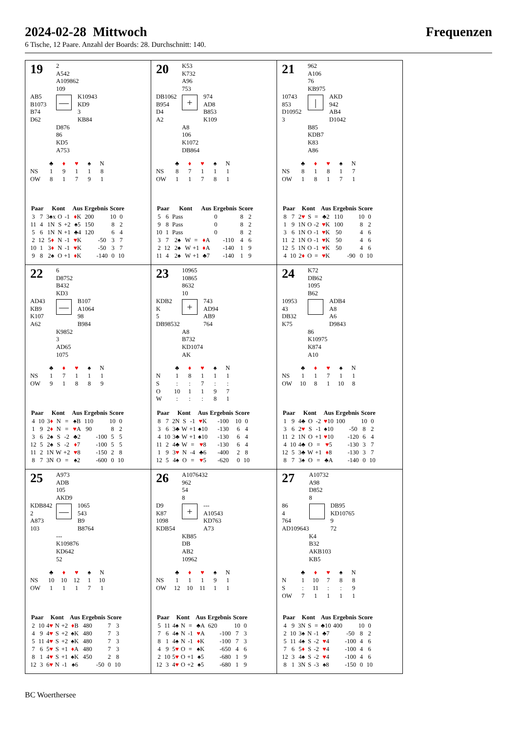2024-02-28 Mittwoch Frequenzen
6 Tische, 12 Paare. Anzahl der Boards: 28. Durchschnitt: 140.
| 19 | 2 A542 A109862 109 | |
| AB5 B1073 B74 D62 | — | K10943 KD9 3 KB84 |
| | D876 86 KD5 A753 | |
| | ♣ | ♦ | ♥ | ♠ | N |
| NS | 1 | 9 | 1 | 1 | 8 |
| OW | 8 | 1 | 7 | 9 | 1 |
| Paar | | Kont | | | Aus | Ergebnis | | Score | |
| --- | --- | --- | --- | --- | --- | --- | --- | --- | --- |
| 3 | 7 | 3♠x | O | -1 | ♦ K | 200 | | 10 | 0 |
| 11 | 4 | 1N | S | +2 | ♠5 | 150 | | 8 | 2 |
| 5 | 6 | 1N | N | +1 | ♣4 | 120 | | 6 | 4 |
| 2 | 12 | 5 ♦ | N | -1 | ♥ K | | -50 | 3 | 7 |
| 10 | 1 | 3 ♦ | N | -1 | ♥ K | | -50 | 3 | 7 |
| 9 | 8 | 2♠ | O | +1 | ♦ K | | -140 | 0 | 10 |
| 20 | K53 K732 A96 753 | |
| DB1062 B954 D4 A2 | + | 974 AD8 B853 K109 |
| | A8 106 K1072 DB864 | |
| | ♣ | ♦ | ♥ | ♠ | N |
| NS | 8 | 7 | 1 | 1 | 1 |
| OW | 1 | 1 | 7 | 8 | 1 |
| Paar | | Kont | | | Aus | Ergebnis | | Score | |
| --- | --- | --- | --- | --- | --- | --- | --- | --- | --- |
| 5 | 6 | Pass | | | | 0 | | 8 | 2 |
| 9 | 8 | Pass | | | | 0 | | 8 | 2 |
| 10 | 1 | Pass | | | | 0 | | 8 | 2 |
| 3 | 7 | 2♠ | W | = | ♦ A | | -110 | 4 | 6 |
| 2 | 12 | 2♠ | W | +1 | ♦ A | | -140 | 1 | 9 |
| 11 | 4 | 2♠ | W | +1 | ♣7 | | -140 | 1 | 9 |
| 21 | 962 A106 76 KB975 | |
| 10743 853 D10952 3 | / | AKD 942 AB4 D1042 |
| | B85 KDB7 K83 A86 | |
| | ♣ | ♦ | ♥ | ♠ | N |
| NS | 8 | 1 | 8 | 1 | 7 |
| OW | 1 | 8 | 1 | 7 | 1 |
| Paar | | Kont | | | Aus | Ergebnis | | Score | |
| --- | --- | --- | --- | --- | --- | --- | --- | --- | --- |
| 8 | 7 | 2 ♥ | S | = | ♣2 | 110 | | 10 | 0 |
| 1 | 9 | 1N | O | -2 | ♥ K | 100 | | 8 | 2 |
| 3 | 6 | 1N | O | -1 | ♥ K | 50 | | 4 | 6 |
| 11 | 2 | 1N | O | -1 | ♥ K | 50 | | 4 | 6 |
| 12 | 5 | 1N | O | -1 | ♥ K | 50 | | 4 | 6 |
| 4 | 10 | 2 ♦ | O | = | ♥ K | | -90 | 0 | 10 |
| 22 | 6 D8752 B432 KD3 | |
| AD43 KB9 K107 A62 | — | B107 A1064 98 B984 |
| | K9852 3 AD65 1075 | |
| | ♣ | ♦ | ♥ | ♠ | N |
| NS | 1 | 7 | 1 | 1 | 1 |
| OW | 9 | 1 | 8 | 8 | 9 |
| Paar | | Kont | | | Aus | Ergebnis | | Score | |
| --- | --- | --- | --- | --- | --- | --- | --- | --- | --- |
| 4 | 10 | 3 ♦ | N | = | ♠B | 110 | | 10 | 0 |
| 1 | 9 | 2 ♦ | N | = | ♥ A | 90 | | 8 | 2 |
| 3 | 6 | 2♠ | S | -2 | ♣2 | | -100 | 5 | 5 |
| 12 | 5 | 2♠ | S | -2 | ♦ 7 | | -100 | 5 | 5 |
| 11 | 2 | 1N | W | +2 | ♥ 8 | | -150 | 2 | 8 |
| 8 | 7 | 3N | O | = | ♠2 | | -600 | 0 | 10 |
| 23 | 10965 10865 8632 10 | |
| KDB2 K 5 DB98532 | + | 743 AD94 AB9 764 |
| | A8 B732 KD1074 AK | |
| | ♣ | ♦ | ♥ | ♠ | N |
| N | 1 | 8 | 1 | 1 | 1 |
| S | : | : | 7 | : | : |
| O | 10 | 1 | 1 | 9 | 7 |
| W | : | : | : | 8 | 1 |
| Paar | | Kont | | | Aus | Ergebnis | | Score | |
| --- | --- | --- | --- | --- | --- | --- | --- | --- | --- |
| 8 | 7 | 2N | S | -1 | ♥ K | | -100 | 10 | 0 |
| 3 | 6 | 3♣ | W | +1 | ♠10 | | -130 | 6 | 4 |
| 4 | 10 | 3♣ | W | +1 | ♠10 | | -130 | 6 | 4 |
| 11 | 2 | 4♣ | W | = | ♥ 8 | | -130 | 6 | 4 |
| 1 | 9 | 3 ♥ | N | -4 | ♣6 | | -400 | 2 | 8 |
| 12 | 5 | 4♠ | O | = | ♥ 5 | | -620 | 0 | 10 |
| 24 | K72 DB62 1095 B62 | |
| 10953 43 DB32 K75 | | ADB4 A8 A6 D9843 |
| | 86 K10975 K874 A10 | |
| | ♣ | ♦ | ♥ | ♠ | N |
| NS | 1 | 1 | 7 | 1 | 1 |
| OW | 10 | 8 | 1 | 10 | 8 |
| Paar | | Kont | | | Aus | Ergebnis | | Score | |
| --- | --- | --- | --- | --- | --- | --- | --- | --- | --- |
| 1 | 9 | 4♣ | O | -2 | ♥ 10 | 100 | | 10 | 0 |
| 3 | 6 | 2 ♥ | S | -1 | ♠10 | | -50 | 8 | 2 |
| 11 | 2 | 1N | O | +1 | ♥ 10 | | -120 | 6 | 4 |
| 4 | 10 | 4♣ | O | = | ♥ 5 | | -130 | 3 | 7 |
| 12 | 5 | 3♣ | W | +1 | ♦ 8 | | -130 | 3 | 7 |
| 8 | 7 | 3♠ | O | = | ♣A | | -140 | 0 | 10 |
| 25 | A973 ADB 105 AKD9 | |
| KDB842 2 A873 103 | — | 1065 543 B9 B8764 |
| | --- K109876 KD642 52 | |
| | ♣ | ♦ | ♥ | ♠ | N |
| NS | 10 | 10 | 12 | 1 | 10 |
| OW | 1 | 1 | 1 | 7 | 1 |
| Paar | | Kont | | | Aus | Ergebnis | | Score | |
| --- | --- | --- | --- | --- | --- | --- | --- | --- | --- |
| 2 | 10 | 4 ♥ | N | +2 | ♦ B | 480 | | 7 | 3 |
| 4 | 9 | 4 ♥ | S | +2 | ♠K | 480 | | 7 | 3 |
| 5 | 11 | 4 ♥ | S | +2 | ♠K | 480 | | 7 | 3 |
| 7 | 6 | 5 ♥ | S | +1 | ♦ A | 480 | | 7 | 3 |
| 8 | 1 | 4 ♥ | S | +1 | ♠K | 450 | | 2 | 8 |
| 12 | 3 | 6 ♥ | N | -1 | ♠6 | | -50 | 0 | 10 |
| 26 | A1076432 962 54 8 | |
| D9 K87 1098 KDB54 | + | --- A10543 KD763 A73 |
| | KB85 DB AB2 10962 | |
| | ♣ | ♦ | ♥ | ♠ | N |
| NS | 1 | 1 | 1 | 9 | 1 |
| OW | 12 | 10 | 11 | 1 | 1 |
| Paar | | Kont | | | Aus | Ergebnis | | Score | |
| --- | --- | --- | --- | --- | --- | --- | --- | --- | --- |
| 5 | 11 | 4♠ | N | = | ♣A | 620 | | 10 | 0 |
| 7 | 6 | 4♠ | N | -1 | ♥ A | | -100 | 7 | 3 |
| 8 | 1 | 4♠ | N | -1 | ♦ K | | -100 | 7 | 3 |
| 4 | 9 | 5 ♥ | O | = | ♠K | | -650 | 4 | 6 |
| 2 | 10 | 5 ♥ | O | +1 | ♠5 | | -680 | 1 | 9 |
| 12 | 3 | 4 ♥ | O | +2 | ♠5 | | -680 | 1 | 9 |
| 27 | A10732 A98 D852 8 | |
| 86 4 764 AD109643 | | DB95 KD10765 9 72 |
| | K4 B32 AKB103 KB5 | |
| | ♣ | ♦ | ♥ | ♠ | N |
| N | 1 | 10 | 7 | 8 | 8 |
| S | : | 11 | : | : | 9 |
| OW | 7 | 1 | 1 | 1 | 1 |
| Paar | | Kont | | | Aus | Ergebnis | | Score | |
| --- | --- | --- | --- | --- | --- | --- | --- | --- | --- |
| 4 | 9 | 3N | S | = | ♣10 | 400 | | 10 | 0 |
| 2 | 10 | 3♠ | N | -1 | ♣7 | | -50 | 8 | 2 |
| 5 | 11 | 4♠ | S | -2 | ♥ 4 | | -100 | 4 | 6 |
| 7 | 6 | 5 ♦ | S | -2 | ♥ 4 | | -100 | 4 | 6 |
| 12 | 3 | 4♠ | S | -2 | ♥ 4 | | -100 | 4 | 6 |
| 8 | 1 | 3N | S | -3 | ♠8 | | -150 | 0 | 10 |
BC Woerthersee